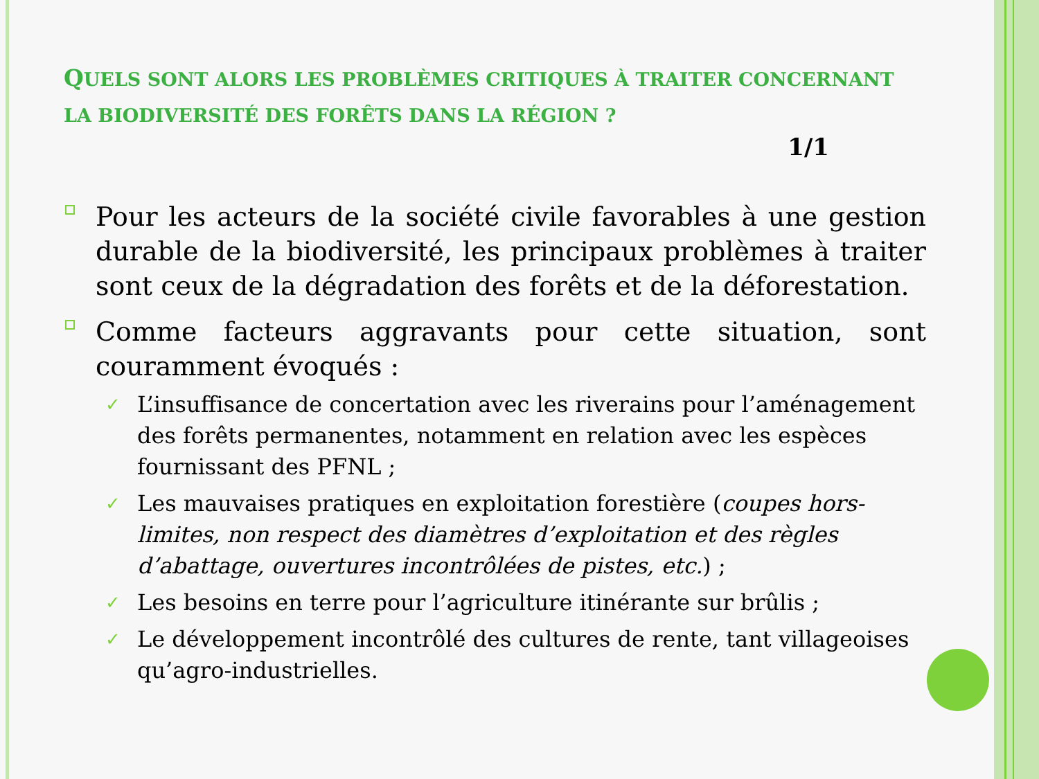QUELS SONT ALORS LES PROBLÈMES CRITIQUES À TRAITER CONCERNANT LA BIODIVERSITÉ DES FORÊTS DANS LA RÉGION ?
1/1
q
Pour les acteurs de la société civile favorables à une gestion durable de la biodiversité, les principaux problèmes à traiter sont ceux de la dégradation des forêts et de la déforestation.
q
Comme facteurs aggravants pour cette situation, sont couramment évoqués :
✓ L’insuffisance de concertation avec les riverains pour l’aménagement des forêts permanentes, notamment en relation avec les espèces fournissant des PFNL ;
✓ Les mauvaises pratiques en exploitation forestière (coupes hors-limites, non respect des diamètres d’exploitation et des règles d’abattage, ouvertures incontrôlées de pistes, etc.) ;
✓ Les besoins en terre pour l’agriculture itinérante sur brûlis ;
✓ Le développement incontrôlé des cultures de rente, tant villageoises qu’agro-industrielles.